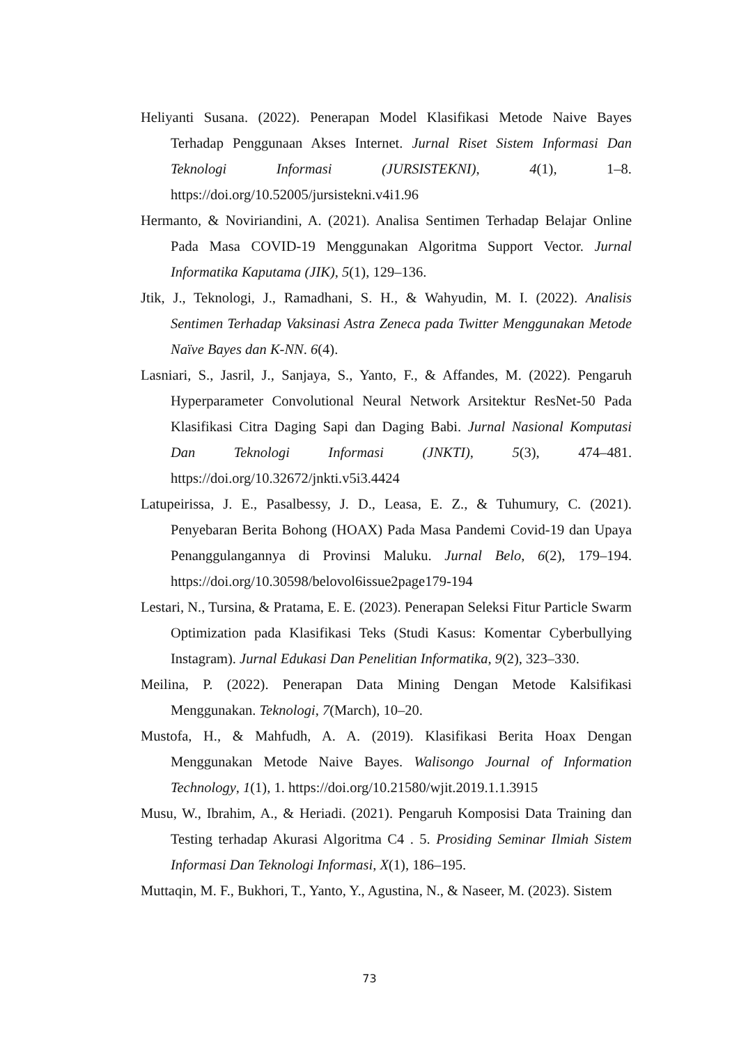Heliyanti Susana. (2022). Penerapan Model Klasifikasi Metode Naive Bayes Terhadap Penggunaan Akses Internet. Jurnal Riset Sistem Informasi Dan Teknologi Informasi (JURSISTEKNI), 4(1), 1–8. https://doi.org/10.52005/jursistekni.v4i1.96
Hermanto, & Noviriandini, A. (2021). Analisa Sentimen Terhadap Belajar Online Pada Masa COVID-19 Menggunakan Algoritma Support Vector. Jurnal Informatika Kaputama (JIK), 5(1), 129–136.
Jtik, J., Teknologi, J., Ramadhani, S. H., & Wahyudin, M. I. (2022). Analisis Sentimen Terhadap Vaksinasi Astra Zeneca pada Twitter Menggunakan Metode Naïve Bayes dan K-NN. 6(4).
Lasniari, S., Jasril, J., Sanjaya, S., Yanto, F., & Affandes, M. (2022). Pengaruh Hyperparameter Convolutional Neural Network Arsitektur ResNet-50 Pada Klasifikasi Citra Daging Sapi dan Daging Babi. Jurnal Nasional Komputasi Dan Teknologi Informasi (JNKTI), 5(3), 474–481. https://doi.org/10.32672/jnkti.v5i3.4424
Latupeirissa, J. E., Pasalbessy, J. D., Leasa, E. Z., & Tuhumury, C. (2021). Penyebaran Berita Bohong (HOAX) Pada Masa Pandemi Covid-19 dan Upaya Penanggulangannya di Provinsi Maluku. Jurnal Belo, 6(2), 179–194. https://doi.org/10.30598/belovol6issue2page179-194
Lestari, N., Tursina, & Pratama, E. E. (2023). Penerapan Seleksi Fitur Particle Swarm Optimization pada Klasifikasi Teks (Studi Kasus: Komentar Cyberbullying Instagram). Jurnal Edukasi Dan Penelitian Informatika, 9(2), 323–330.
Meilina, P. (2022). Penerapan Data Mining Dengan Metode Kalsifikasi Menggunakan. Teknologi, 7(March), 10–20.
Mustofa, H., & Mahfudh, A. A. (2019). Klasifikasi Berita Hoax Dengan Menggunakan Metode Naive Bayes. Walisongo Journal of Information Technology, 1(1), 1. https://doi.org/10.21580/wjit.2019.1.1.3915
Musu, W., Ibrahim, A., & Heriadi. (2021). Pengaruh Komposisi Data Training dan Testing terhadap Akurasi Algoritma C4 . 5. Prosiding Seminar Ilmiah Sistem Informasi Dan Teknologi Informasi, X(1), 186–195.
Muttaqin, M. F., Bukhori, T., Yanto, Y., Agustina, N., & Naseer, M. (2023). Sistem
73